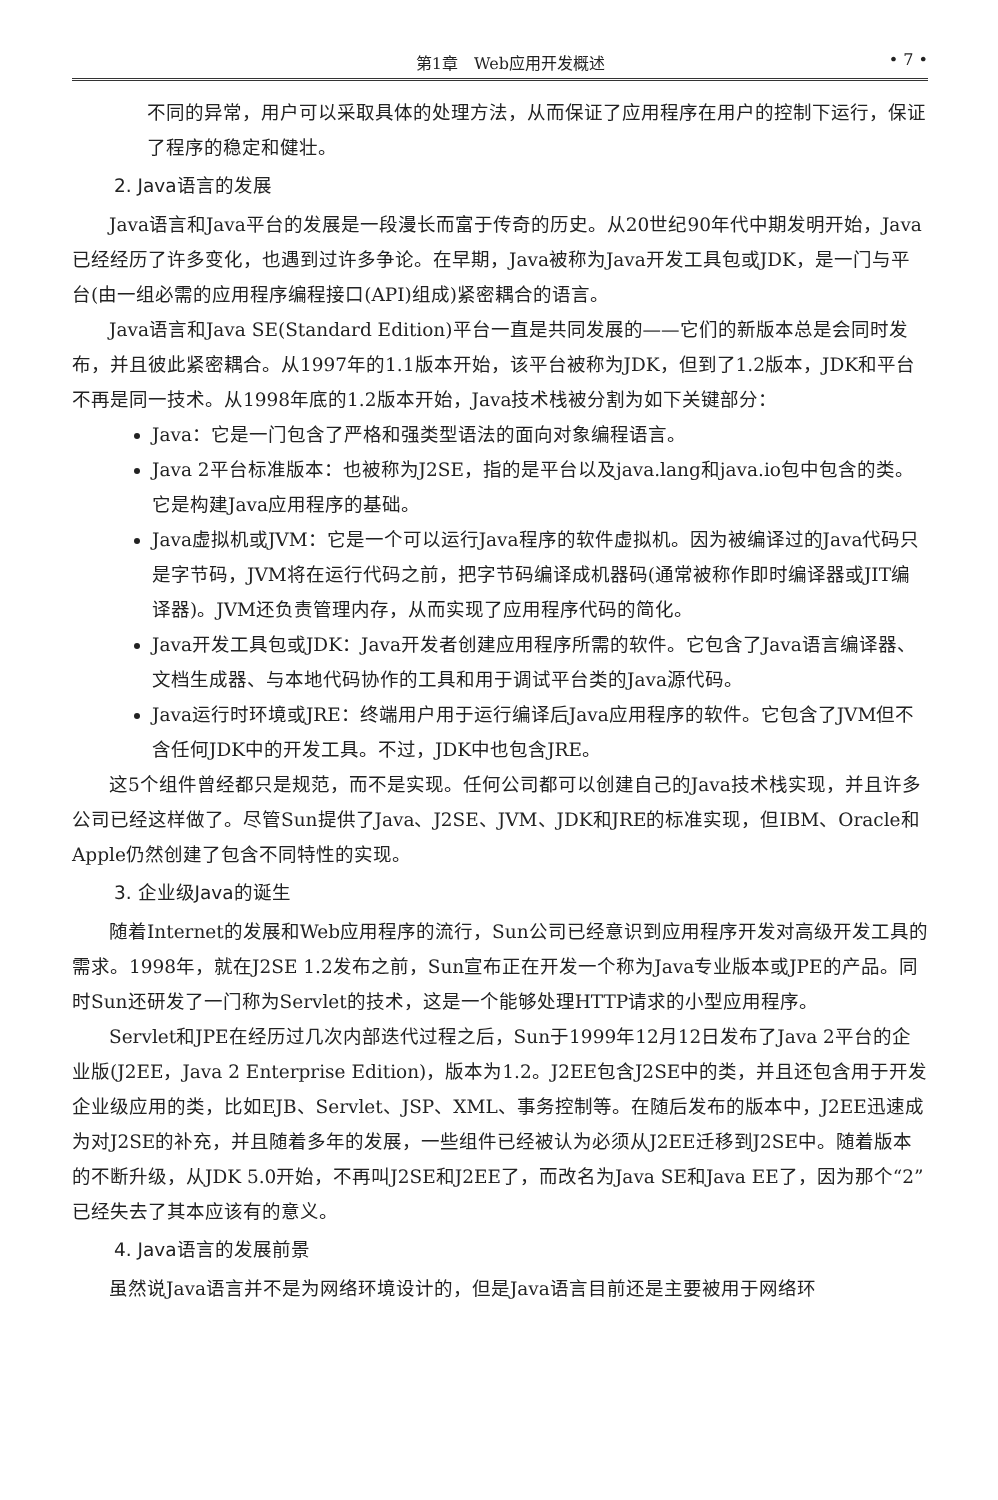第1章　Web应用开发概述 • 7 •
不同的异常，用户可以采取具体的处理方法，从而保证了应用程序在用户的控制下运行，保证了程序的稳定和健壮。
2. Java语言的发展
Java语言和Java平台的发展是一段漫长而富于传奇的历史。从20世纪90年代中期发明开始，Java已经经历了许多变化，也遇到过许多争论。在早期，Java被称为Java开发工具包或JDK，是一门与平台(由一组必需的应用程序编程接口(API)组成)紧密耦合的语言。
Java语言和Java SE(Standard Edition)平台一直是共同发展的——它们的新版本总是会同时发布，并且彼此紧密耦合。从1997年的1.1版本开始，该平台被称为JDK，但到了1.2版本，JDK和平台不再是同一技术。从1998年底的1.2版本开始，Java技术栈被分割为如下关键部分：
Java：它是一门包含了严格和强类型语法的面向对象编程语言。
Java 2平台标准版本：也被称为J2SE，指的是平台以及java.lang和java.io包中包含的类。它是构建Java应用程序的基础。
Java虚拟机或JVM：它是一个可以运行Java程序的软件虚拟机。因为被编译过的Java代码只是字节码，JVM将在运行代码之前，把字节码编译成机器码(通常被称作即时编译器或JIT编译器)。JVM还负责管理内存，从而实现了应用程序代码的简化。
Java开发工具包或JDK：Java开发者创建应用程序所需的软件。它包含了Java语言编译器、文档生成器、与本地代码协作的工具和用于调试平台类的Java源代码。
Java运行时环境或JRE：终端用户用于运行编译后Java应用程序的软件。它包含了JVM但不含任何JDK中的开发工具。不过，JDK中也包含JRE。
这5个组件曾经都只是规范，而不是实现。任何公司都可以创建自己的Java技术栈实现，并且许多公司已经这样做了。尽管Sun提供了Java、J2SE、JVM、JDK和JRE的标准实现，但IBM、Oracle和Apple仍然创建了包含不同特性的实现。
3. 企业级Java的诞生
随着Internet的发展和Web应用程序的流行，Sun公司已经意识到应用程序开发对高级开发工具的需求。1998年，就在J2SE 1.2发布之前，Sun宣布正在开发一个称为Java专业版本或JPE的产品。同时Sun还研发了一门称为Servlet的技术，这是一个能够处理HTTP请求的小型应用程序。
Servlet和JPE在经历过几次内部迭代过程之后，Sun于1999年12月12日发布了Java 2平台的企业版(J2EE，Java 2 Enterprise Edition)，版本为1.2。J2EE包含J2SE中的类，并且还包含用于开发企业级应用的类，比如EJB、Servlet、JSP、XML、事务控制等。在随后发布的版本中，J2EE迅速成为对J2SE的补充，并且随着多年的发展，一些组件已经被认为必须从J2EE迁移到J2SE中。随着版本的不断升级，从JDK 5.0开始，不再叫J2SE和J2EE了，而改名为Java SE和Java EE了，因为那个“2”已经失去了其本应该有的意义。
4. Java语言的发展前景
虽然说Java语言并不是为网络环境设计的，但是Java语言目前还是主要被用于网络环